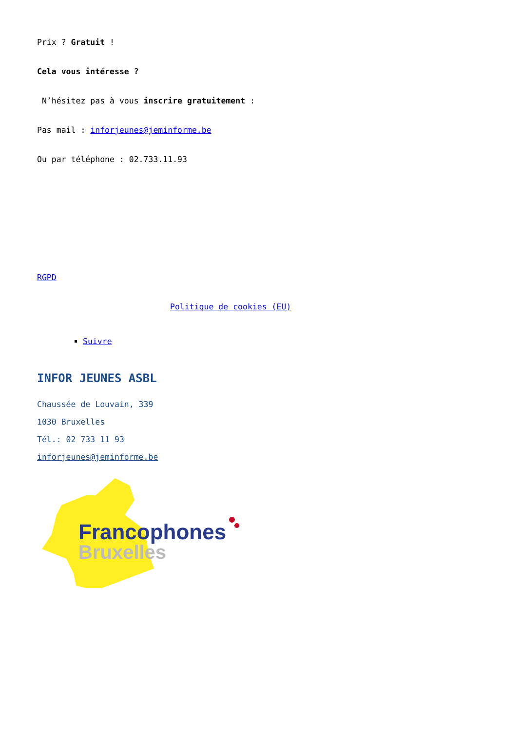Prix ? Gratuit !
Cela vous intéresse ?
N’hésitez pas à vous inscrire gratuitement :
Pas mail : inforjeunes@jeminforme.be
Ou par téléphone : 02.733.11.93
RGPD
Politique de cookies (EU)
Suivre
INFOR JEUNES ASBL
Chaussée de Louvain, 339
1030 Bruxelles
Tél.: 02 733 11 93
inforjeunes@jeminforme.be
Francophones
Bruxelles